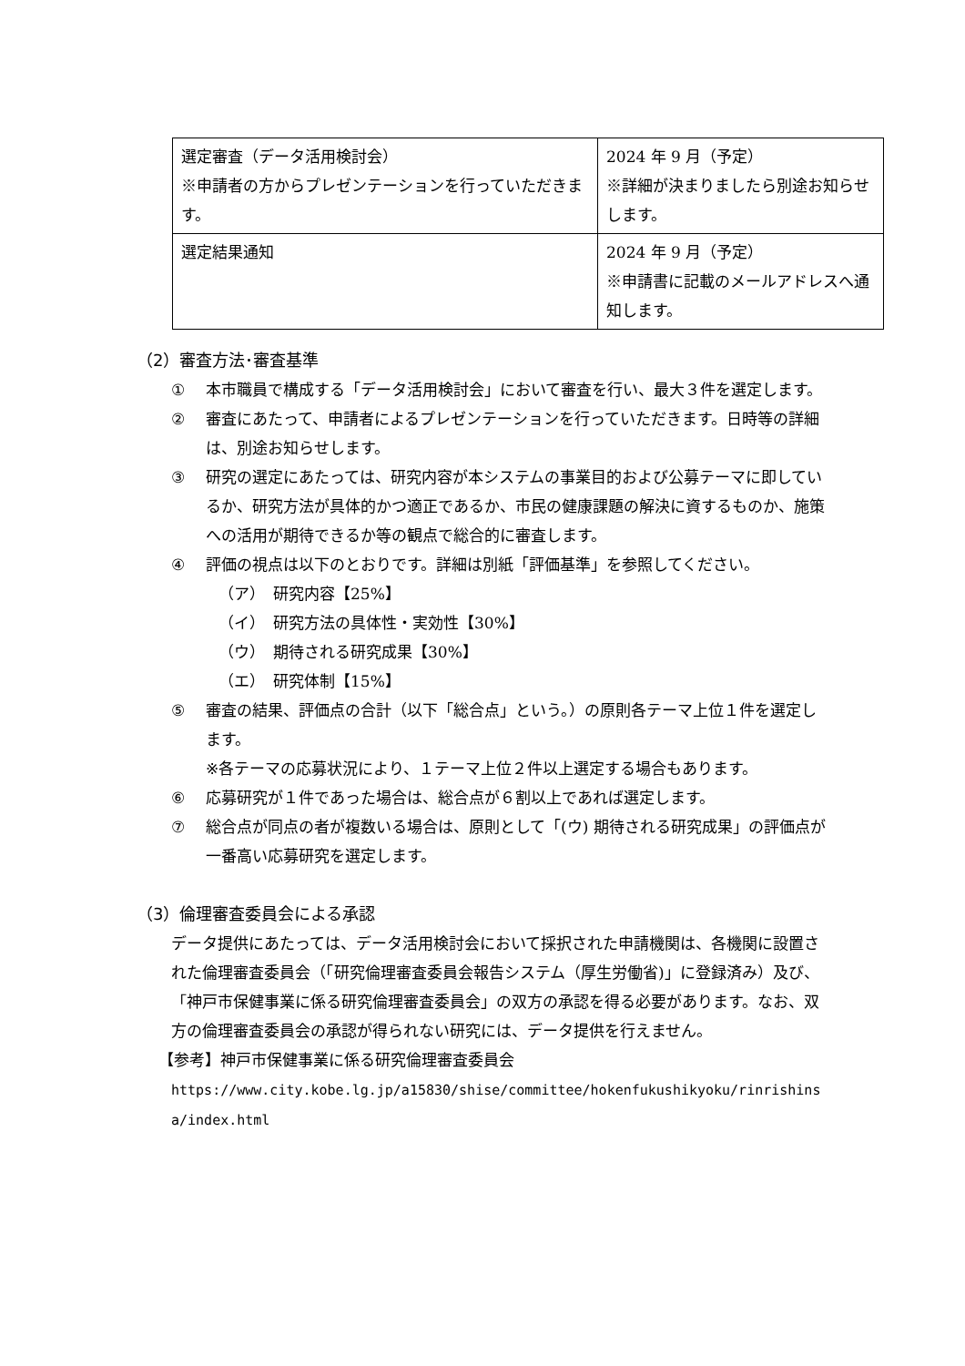| 選定審査（データ活用検討会） ※申請者の方からプレゼンテーションを行っていただきます。 | 2024 年 9 月（予定） ※詳細が決まりましたら別途お知らせします。 |
| 選定結果通知 | 2024 年 9 月（予定） ※申請書に記載のメールアドレスへ通知します。 |
（2）審査方法･審査基準
① 本市職員で構成する「データ活用検討会」において審査を行い、最大３件を選定します。
② 審査にあたって、申請者によるプレゼンテーションを行っていただきます。日時等の詳細は、別途お知らせします。
③ 研究の選定にあたっては、研究内容が本システムの事業目的および公募テーマに即しているか、研究方法が具体的かつ適正であるか、市民の健康課題の解決に資するものか、施策への活用が期待できるか等の観点で総合的に審査します。
④ 評価の視点は以下のとおりです。詳細は別紙「評価基準」を参照してください。
（ア）　研究内容【25%】
（イ）　研究方法の具体性・実効性【30%】
（ウ）　期待される研究成果【30%】
（エ）　研究体制【15%】
⑤ 審査の結果、評価点の合計（以下「総合点」という。）の原則各テーマ上位１件を選定します。
※各テーマの応募状況により、１テーマ上位２件以上選定する場合もあります。
⑥ 応募研究が１件であった場合は、総合点が６割以上であれば選定します。
⑦ 総合点が同点の者が複数いる場合は、原則として「(ウ) 期待される研究成果」の評価点が一番高い応募研究を選定します。
（3）倫理審査委員会による承認
データ提供にあたっては、データ活用検討会において採択された申請機関は、各機関に設置された倫理審査委員会（「研究倫理審査委員会報告システム（厚生労働省)」に登録済み）及び、「神戸市保健事業に係る研究倫理審査委員会」の双方の承認を得る必要があります。なお、双方の倫理審査委員会の承認が得られない研究には、データ提供を行えません。
【参考】神戸市保健事業に係る研究倫理審査委員会
https://www.city.kobe.lg.jp/a15830/shise/committee/hokenfukushikyoku/rinrishinsa/index.html